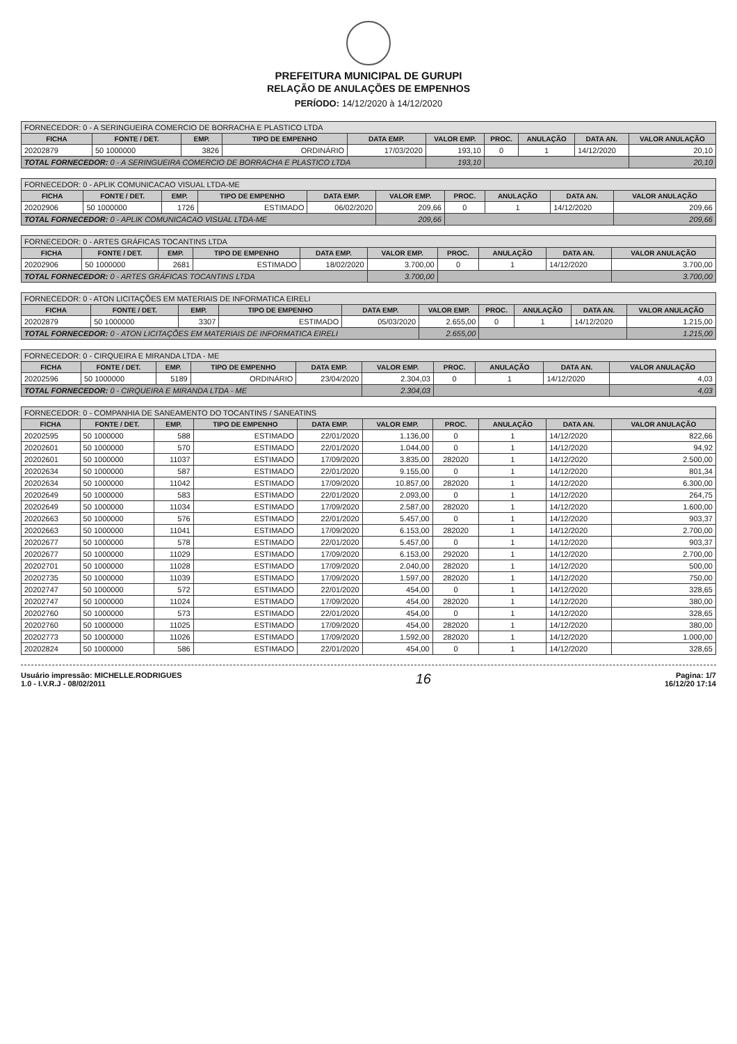PREFEITURA MUNICIPAL DE GURUPI
RELAÇÃO DE ANULAÇÕES DE EMPENHOS
PERÍODO: 14/12/2020 à 14/12/2020
| FORNECEDOR: 0 - A SERINGUEIRA COMERCIO DE BORRACHA E PLASTICO LTDA | | | | | | | | | |
| --- | --- | --- | --- | --- | --- | --- | --- | --- | --- |
| FICHA | FONTE / DET. | EMP. | TIPO DE EMPENHO | DATA EMP. | VALOR EMP. | PROC. | ANULAÇÃO | DATA AN. | VALOR ANULAÇÃO |
| 20202879 | 50 1000000 | 3826 | ORDINÁRIO | 17/03/2020 | 193,10 | 0 | 1 | 14/12/2020 | 20,10 |
| TOTAL FORNECEDOR: 0 - A SERINGUEIRA COMERCIO DE BORRACHA E PLASTICO LTDA | | | | | 193,10 | | | | 20,10 |
| FORNECEDOR: 0 - APLIK COMUNICACAO VISUAL LTDA-ME | | | | | | | | | |
| --- | --- | --- | --- | --- | --- | --- | --- | --- | --- |
| FICHA | FONTE / DET. | EMP. | TIPO DE EMPENHO | DATA EMP. | VALOR EMP. | PROC. | ANULAÇÃO | DATA AN. | VALOR ANULAÇÃO |
| 20202906 | 50 1000000 | 1726 | ESTIMADO | 06/02/2020 | 209,66 | 0 | 1 | 14/12/2020 | 209,66 |
| TOTAL FORNECEDOR: 0 - APLIK COMUNICACAO VISUAL LTDA-ME | | | | | 209,66 | | | | 209,66 |
| FORNECEDOR: 0 - ARTES GRÁFICAS TOCANTINS LTDA | | | | | | | | | |
| --- | --- | --- | --- | --- | --- | --- | --- | --- | --- |
| FICHA | FONTE / DET. | EMP. | TIPO DE EMPENHO | DATA EMP. | VALOR EMP. | PROC. | ANULAÇÃO | DATA AN. | VALOR ANULAÇÃO |
| 20202906 | 50 1000000 | 2681 | ESTIMADO | 18/02/2020 | 3.700,00 | 0 | 1 | 14/12/2020 | 3.700,00 |
| TOTAL FORNECEDOR: 0 - ARTES GRÁFICAS TOCANTINS LTDA | | | | | 3.700,00 | | | | 3.700,00 |
| FORNECEDOR: 0 - ATON LICITAÇÕES EM MATERIAIS DE INFORMATICA EIRELI | | | | | | | | | |
| --- | --- | --- | --- | --- | --- | --- | --- | --- | --- |
| FICHA | FONTE / DET. | EMP. | TIPO DE EMPENHO | DATA EMP. | VALOR EMP. | PROC. | ANULAÇÃO | DATA AN. | VALOR ANULAÇÃO |
| 20202879 | 50 1000000 | 3307 | ESTIMADO | 05/03/2020 | 2.655,00 | 0 | 1 | 14/12/2020 | 1.215,00 |
| TOTAL FORNECEDOR: 0 - ATON LICITAÇÕES EM MATERIAIS DE INFORMATICA EIRELI | | | | | 2.655,00 | | | | 1.215,00 |
| FORNECEDOR: 0 - CIRQUEIRA E MIRANDA LTDA - ME | | | | | | | | | |
| --- | --- | --- | --- | --- | --- | --- | --- | --- | --- |
| FICHA | FONTE / DET. | EMP. | TIPO DE EMPENHO | DATA EMP. | VALOR EMP. | PROC. | ANULAÇÃO | DATA AN. | VALOR ANULAÇÃO |
| 20202596 | 50 1000000 | 5189 | ORDINÁRIO | 23/04/2020 | 2.304,03 | 0 | 1 | 14/12/2020 | 4,03 |
| TOTAL FORNECEDOR: 0 - CIRQUEIRA E MIRANDA LTDA - ME | | | | | 2.304,03 | | | | 4,03 |
| FORNECEDOR: 0 - COMPANHIA DE SANEAMENTO DO TOCANTINS / SANEATINS | | | | | | | | | |
| --- | --- | --- | --- | --- | --- | --- | --- | --- | --- |
| FICHA | FONTE / DET. | EMP. | TIPO DE EMPENHO | DATA EMP. | VALOR EMP. | PROC. | ANULAÇÃO | DATA AN. | VALOR ANULAÇÃO |
| 20202595 | 50 1000000 | 588 | ESTIMADO | 22/01/2020 | 1.136,00 | 0 | 1 | 14/12/2020 | 822,66 |
| 20202601 | 50 1000000 | 570 | ESTIMADO | 22/01/2020 | 1.044,00 | 0 | 1 | 14/12/2020 | 94,92 |
| 20202601 | 50 1000000 | 11037 | ESTIMADO | 17/09/2020 | 3.835,00 | 282020 | 1 | 14/12/2020 | 2.500,00 |
| 20202634 | 50 1000000 | 587 | ESTIMADO | 22/01/2020 | 9.155,00 | 0 | 1 | 14/12/2020 | 801,34 |
| 20202634 | 50 1000000 | 11042 | ESTIMADO | 17/09/2020 | 10.857,00 | 282020 | 1 | 14/12/2020 | 6.300,00 |
| 20202649 | 50 1000000 | 583 | ESTIMADO | 22/01/2020 | 2.093,00 | 0 | 1 | 14/12/2020 | 264,75 |
| 20202649 | 50 1000000 | 11034 | ESTIMADO | 17/09/2020 | 2.587,00 | 282020 | 1 | 14/12/2020 | 1.600,00 |
| 20202663 | 50 1000000 | 576 | ESTIMADO | 22/01/2020 | 5.457,00 | 0 | 1 | 14/12/2020 | 903,37 |
| 20202663 | 50 1000000 | 11041 | ESTIMADO | 17/09/2020 | 6.153,00 | 282020 | 1 | 14/12/2020 | 2.700,00 |
| 20202677 | 50 1000000 | 578 | ESTIMADO | 22/01/2020 | 5.457,00 | 0 | 1 | 14/12/2020 | 903,37 |
| 20202677 | 50 1000000 | 11029 | ESTIMADO | 17/09/2020 | 6.153,00 | 292020 | 1 | 14/12/2020 | 2.700,00 |
| 20202701 | 50 1000000 | 11028 | ESTIMADO | 17/09/2020 | 2.040,00 | 282020 | 1 | 14/12/2020 | 500,00 |
| 20202735 | 50 1000000 | 11039 | ESTIMADO | 17/09/2020 | 1.597,00 | 282020 | 1 | 14/12/2020 | 750,00 |
| 20202747 | 50 1000000 | 572 | ESTIMADO | 22/01/2020 | 454,00 | 0 | 1 | 14/12/2020 | 328,65 |
| 20202747 | 50 1000000 | 11024 | ESTIMADO | 17/09/2020 | 454,00 | 282020 | 1 | 14/12/2020 | 380,00 |
| 20202760 | 50 1000000 | 573 | ESTIMADO | 22/01/2020 | 454,00 | 0 | 1 | 14/12/2020 | 328,65 |
| 20202760 | 50 1000000 | 11025 | ESTIMADO | 17/09/2020 | 454,00 | 282020 | 1 | 14/12/2020 | 380,00 |
| 20202773 | 50 1000000 | 11026 | ESTIMADO | 17/09/2020 | 1.592,00 | 282020 | 1 | 14/12/2020 | 1.000,00 |
| 20202824 | 50 1000000 | 586 | ESTIMADO | 22/01/2020 | 454,00 | 0 | 1 | 14/12/2020 | 328,65 |
Usuário impressão: MICHELLE.RODRIGUES
1.0 - I.V.R.J - 08/02/2011
16
Pagina: 1/7
16/12/20 17:14